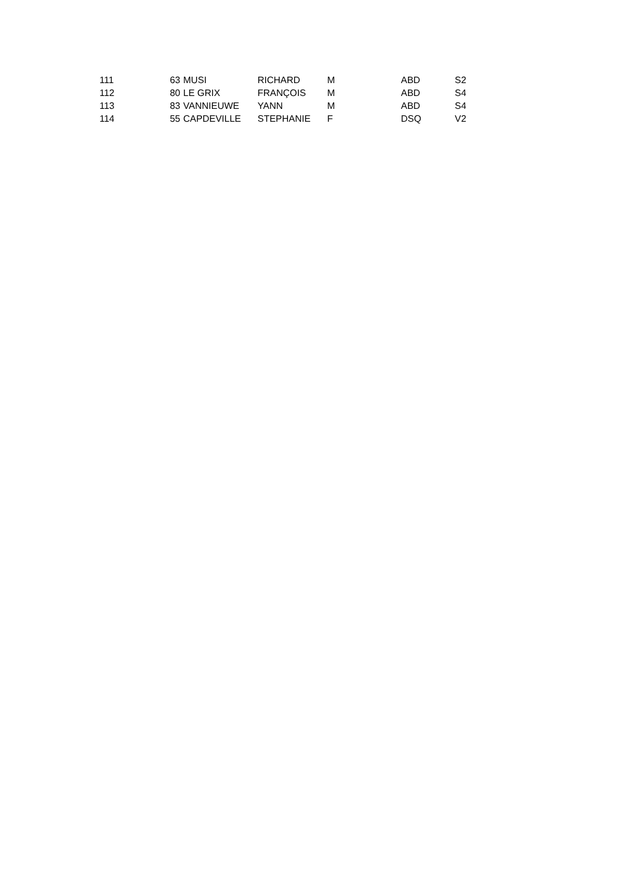| 111 | 63 | | MUSI | RICHARD | M | ABD | S2 |
| 112 | 80 | | LE GRIX | FRANÇOIS | M | ABD | S4 |
| 113 | 83 | | VANNIEUWE | YANN | M | ABD | S4 |
| 114 | 55 | | CAPDEVILLE | STEPHANIE | F | DSQ | V2 |